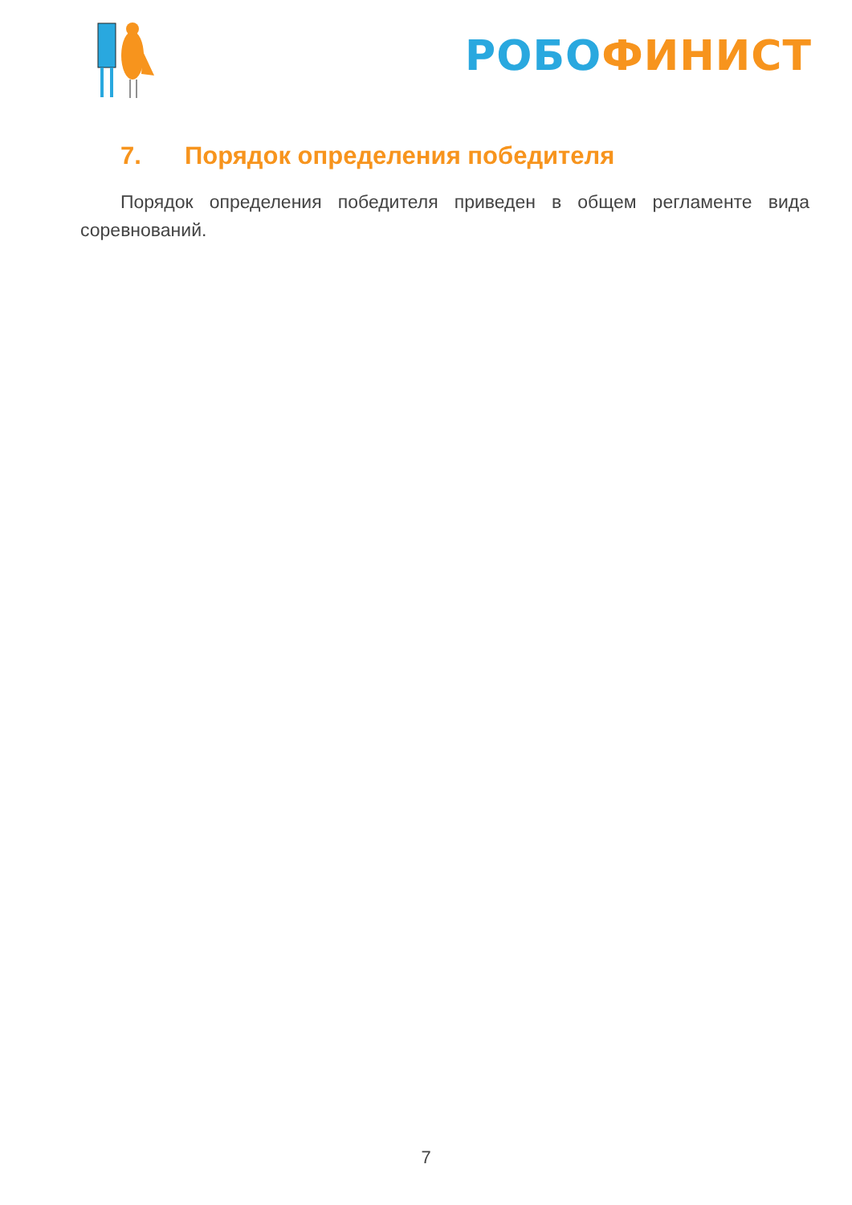РОБО ФИНИСТ
7. Порядок определения победителя
Порядок определения победителя приведен в общем регламенте вида соревнований.
7